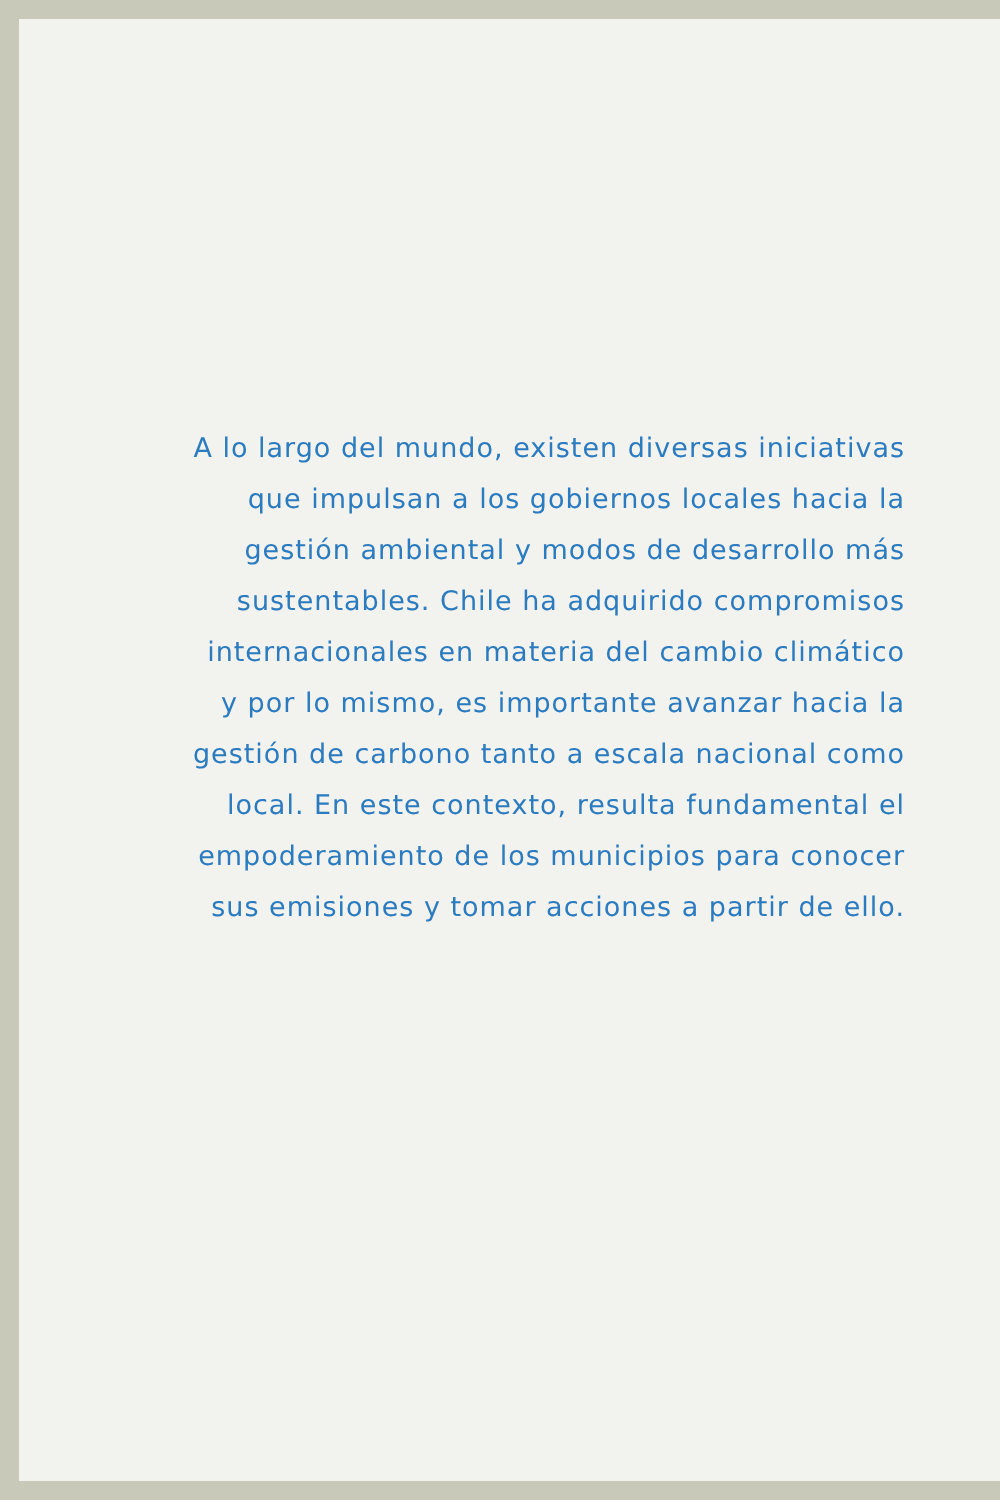A lo largo del mundo, existen diversas iniciativas
que impulsan a los gobiernos locales hacia la
gestión ambiental y modos de desarrollo más
sustentables. Chile ha adquirido compromisos
internacionales en materia del cambio climático
y por lo mismo, es importante avanzar hacia la
gestión de carbono tanto a escala nacional como
local. En este contexto, resulta fundamental el
empoderamiento de los municipios para conocer
sus emisiones y tomar acciones a partir de ello.